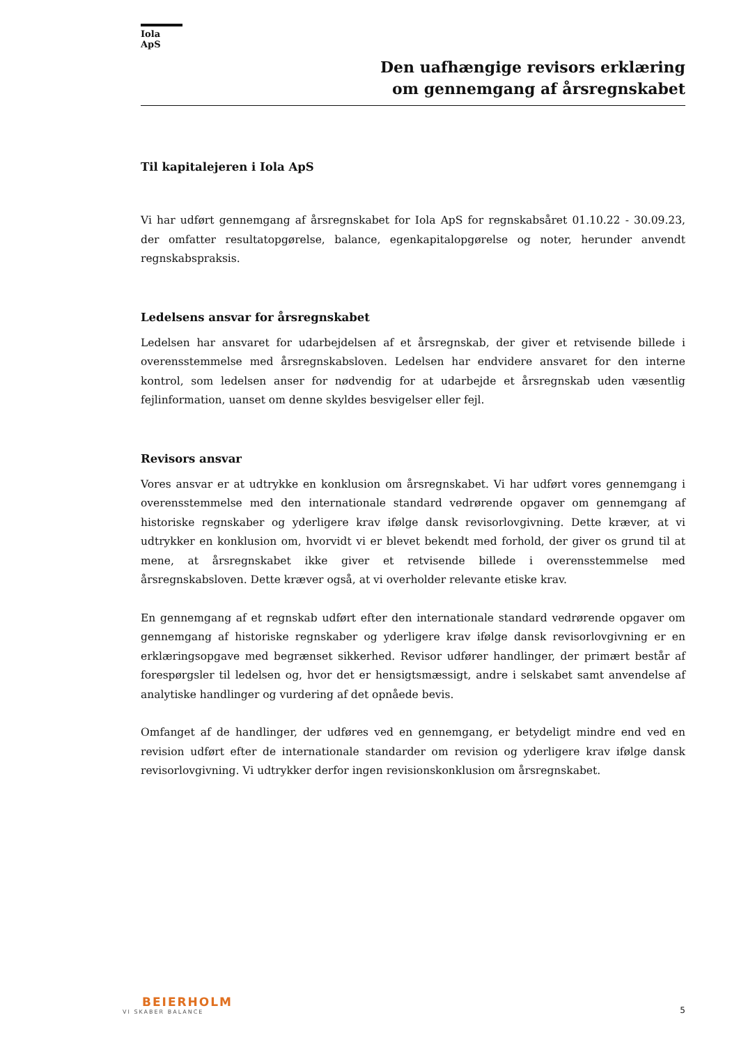Iola ApS
Den uafhængige revisors erklæring
om gennemgang af årsregnskabet
Til kapitalejeren i Iola ApS
Vi har udført gennemgang af årsregnskabet for Iola ApS for regnskabsåret 01.10.22 - 30.09.23, der omfatter resultatopgørelse, balance, egenkapitalopgørelse og noter, herunder anvendt regnskabspraksis.
Ledelsens ansvar for årsregnskabet
Ledelsen har ansvaret for udarbejdelsen af et årsregnskab, der giver et retvisende billede i overensstemmelse med årsregnskabsloven. Ledelsen har endvidere ansvaret for den interne kontrol, som ledelsen anser for nødvendig for at udarbejde et årsregnskab uden væsentlig fejlinformation, uanset om denne skyldes besvigelser eller fejl.
Revisors ansvar
Vores ansvar er at udtrykke en konklusion om årsregnskabet. Vi har udført vores gennemgang i overensstemmelse med den internationale standard vedrørende opgaver om gennemgang af historiske regnskaber og yderligere krav ifølge dansk revisorlovgivning. Dette kræver, at vi udtrykker en konklusion om, hvorvidt vi er blevet bekendt med forhold, der giver os grund til at mene, at årsregnskabet ikke giver et retvisende billede i overensstemmelse med årsregnskabsloven. Dette kræver også, at vi overholder relevante etiske krav.
En gennemgang af et regnskab udført efter den internationale standard vedrørende opgaver om gennemgang af historiske regnskaber og yderligere krav ifølge dansk revisorlovgivning er en erklæringsopgave med begrænset sikkerhed. Revisor udfører handlinger, der primært består af forespørgsler til ledelsen og, hvor det er hensigtsmæssigt, andre i selskabet samt anvendelse af analytiske handlinger og vurdering af det opnåede bevis.
Omfanget af de handlinger, der udføres ved en gennemgang, er betydeligt mindre end ved en revision udført efter de internationale standarder om revision og yderligere krav ifølge dansk revisorlovgivning. Vi udtrykker derfor ingen revisionskonklusion om årsregnskabet.
BEIERHOLM
VI SKABER BALANCE
5